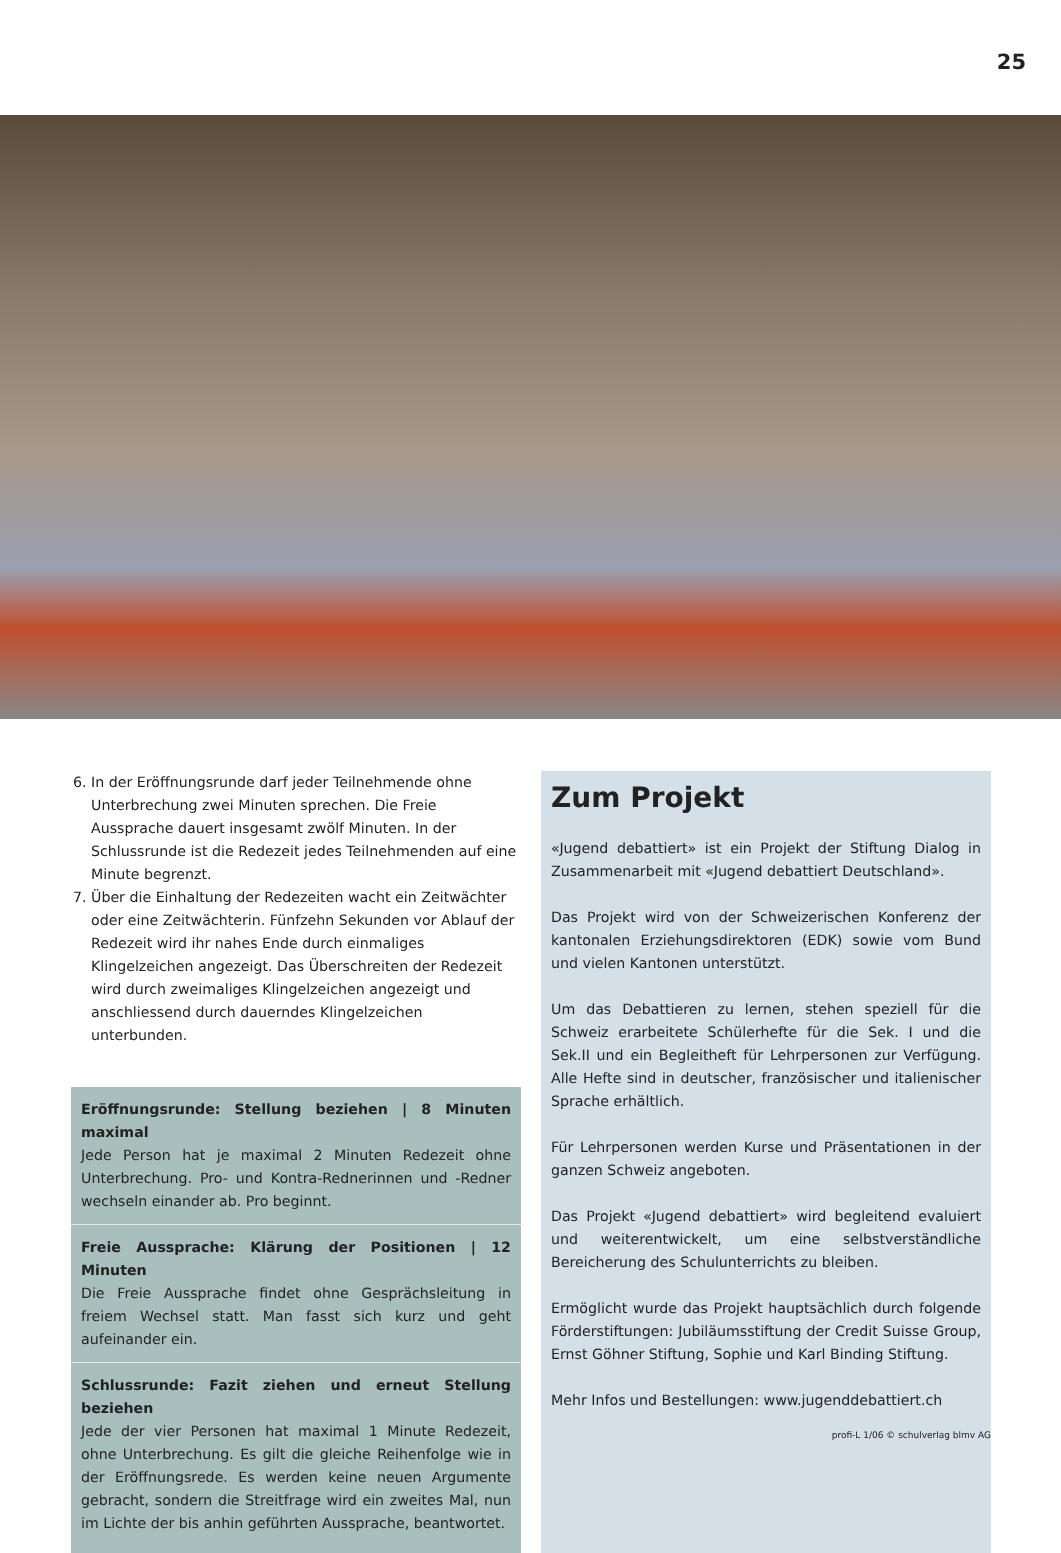25
6. In der Eröffnungsrunde darf jeder Teilnehmende ohne Unterbrechung zwei Minuten sprechen. Die Freie Aussprache dauert insgesamt zwölf Minuten. In der Schlussrunde ist die Redezeit jedes Teilnehmenden auf eine Minute begrenzt.
7. Über die Einhaltung der Redezeiten wacht ein Zeitwächter oder eine Zeitwächterin. Fünfzehn Sekunden vor Ablauf der Redezeit wird ihr nahes Ende durch einmaliges Klingelzeichen angezeigt. Das Überschreiten der Redezeit wird durch zweimaliges Klingelzeichen angezeigt und anschliessend durch dauerndes Klingelzeichen unterbunden.
Eröffnungsrunde: Stellung beziehen | 8 Minuten maximal
Jede Person hat je maximal 2 Minuten Redezeit ohne Unterbrechung. Pro- und Kontra-Rednerinnen und -Redner wechseln einander ab. Pro beginnt.
Freie Aussprache: Klärung der Positionen | 12 Minuten
Die Freie Aussprache findet ohne Gesprächsleitung in freiem Wechsel statt. Man fasst sich kurz und geht aufeinander ein.
Schlussrunde: Fazit ziehen und erneut Stellung beziehen
Jede der vier Personen hat maximal 1 Minute Redezeit, ohne Unterbrechung. Es gilt die gleiche Reihenfolge wie in der Eröffnungsrede. Es werden keine neuen Argumente gebracht, sondern die Streitfrage wird ein zweites Mal, nun im Lichte der bis anhin geführten Aussprache, beantwortet.
Zum Projekt
«Jugend debattiert» ist ein Projekt der Stiftung Dialog in Zusammenarbeit mit «Jugend debattiert Deutschland».
Das Projekt wird von der Schweizerischen Konferenz der kantonalen Erziehungsdirektoren (EDK) sowie vom Bund und vielen Kantonen unterstützt.
Um das Debattieren zu lernen, stehen speziell für die Schweiz erarbeitete Schülerhefte für die Sek. I und die Sek.II und ein Begleitheft für Lehrpersonen zur Verfügung. Alle Hefte sind in deutscher, französischer und italienischer Sprache erhältlich.
Für Lehrpersonen werden Kurse und Präsentationen in der ganzen Schweiz angeboten.
Das Projekt «Jugend debattiert» wird begleitend evaluiert und weiterentwickelt, um eine selbstverständliche Bereicherung des Schulunterrichts zu bleiben.
Ermöglicht wurde das Projekt hauptsächlich durch folgende Förderstiftungen: Jubiläumsstiftung der Credit Suisse Group, Ernst Göhner Stiftung, Sophie und Karl Binding Stiftung.
Mehr Infos und Bestellungen: www.jugenddebattiert.ch
profi-L 1/06 © schulverlag blmv AG